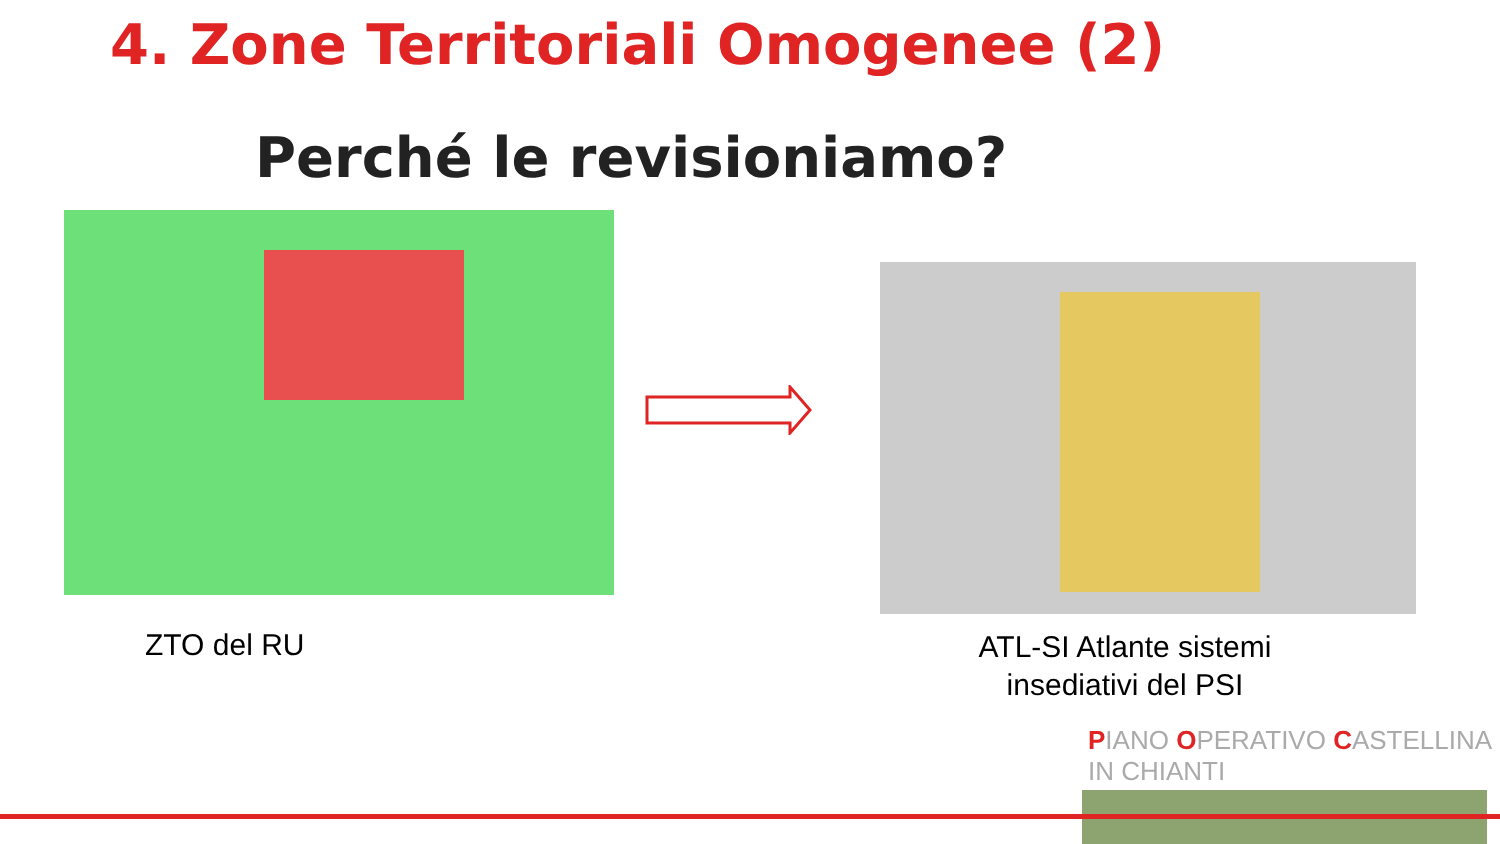4. Zone Territoriali Omogenee (2)
Perché le revisioniamo?
ZTO del RU
ATL-SI Atlante sistemi insediativi del PSI
PIANO OPERATIVO CASTELLINA IN CHIANTI